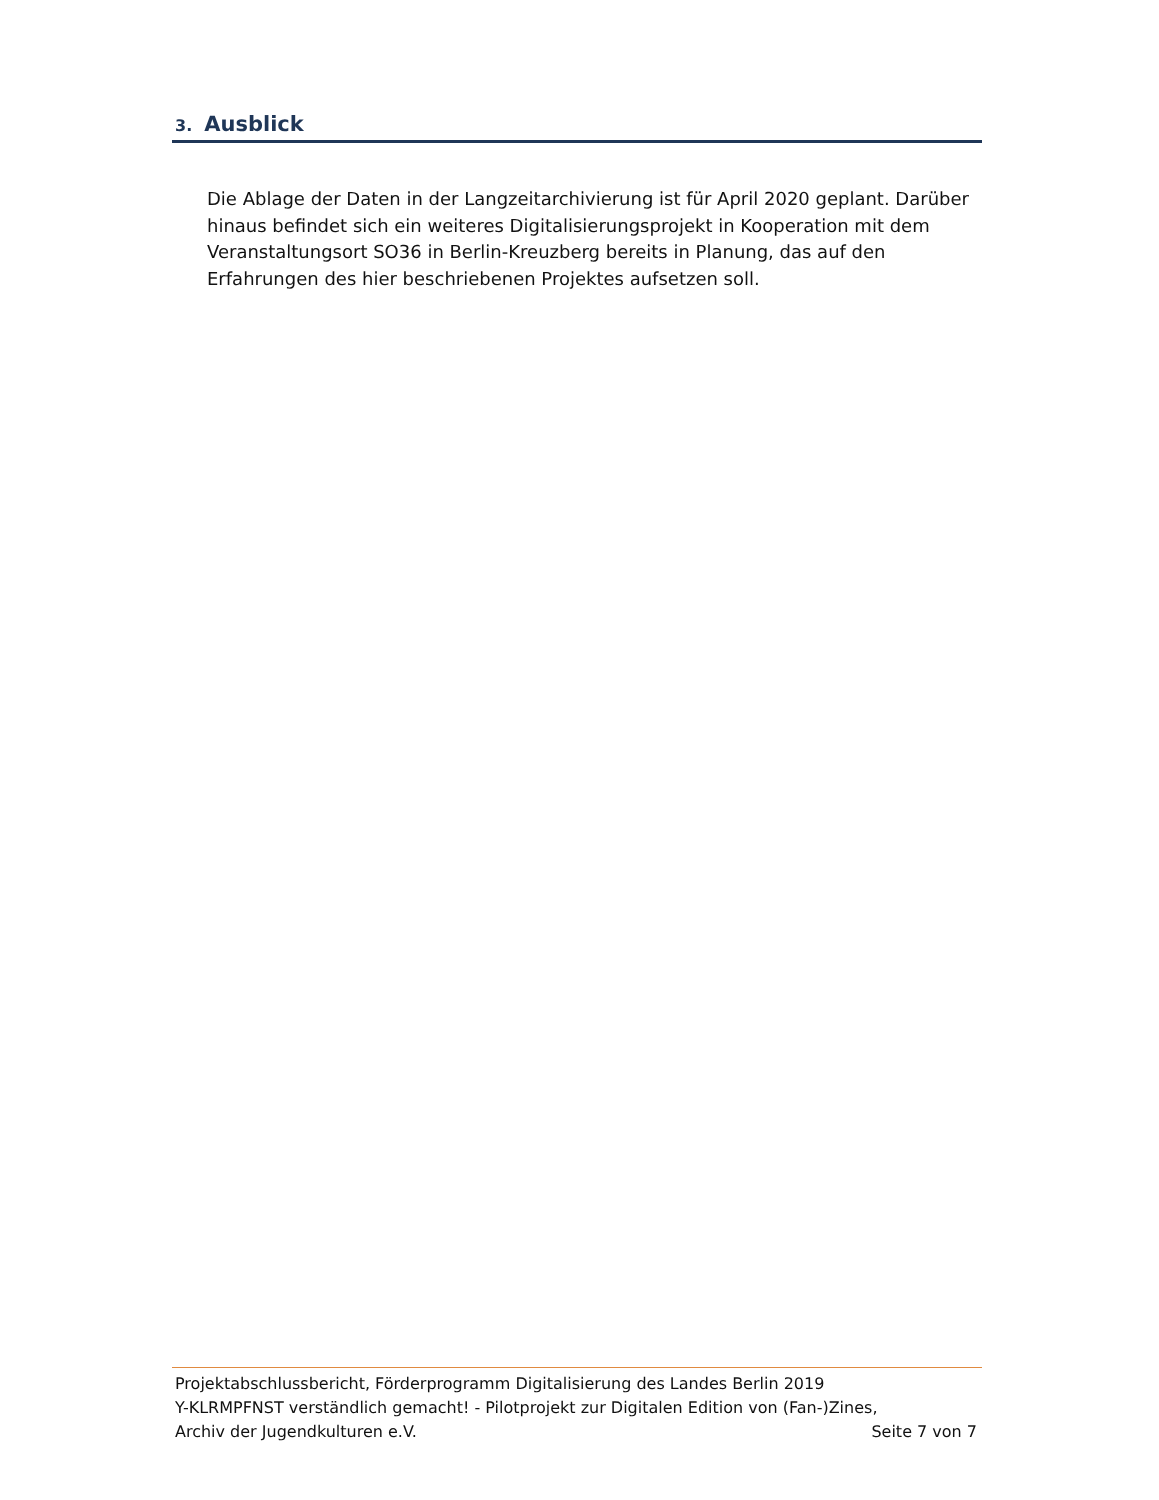3. Ausblick
Die Ablage der Daten in der Langzeitarchivierung ist für April 2020 geplant. Darüber hinaus befindet sich ein weiteres Digitalisierungsprojekt in Kooperation mit dem Veranstaltungsort SO36 in Berlin-Kreuzberg bereits in Planung, das auf den Erfahrungen des hier beschriebenen Projektes aufsetzen soll.
Projektabschlussbericht, Förderprogramm Digitalisierung des Landes Berlin 2019
Y-KLRMPFNST verständlich gemacht! - Pilotprojekt zur Digitalen Edition von (Fan-)Zines,
Archiv der Jugendkulturen e.V. Seite 7 von 7